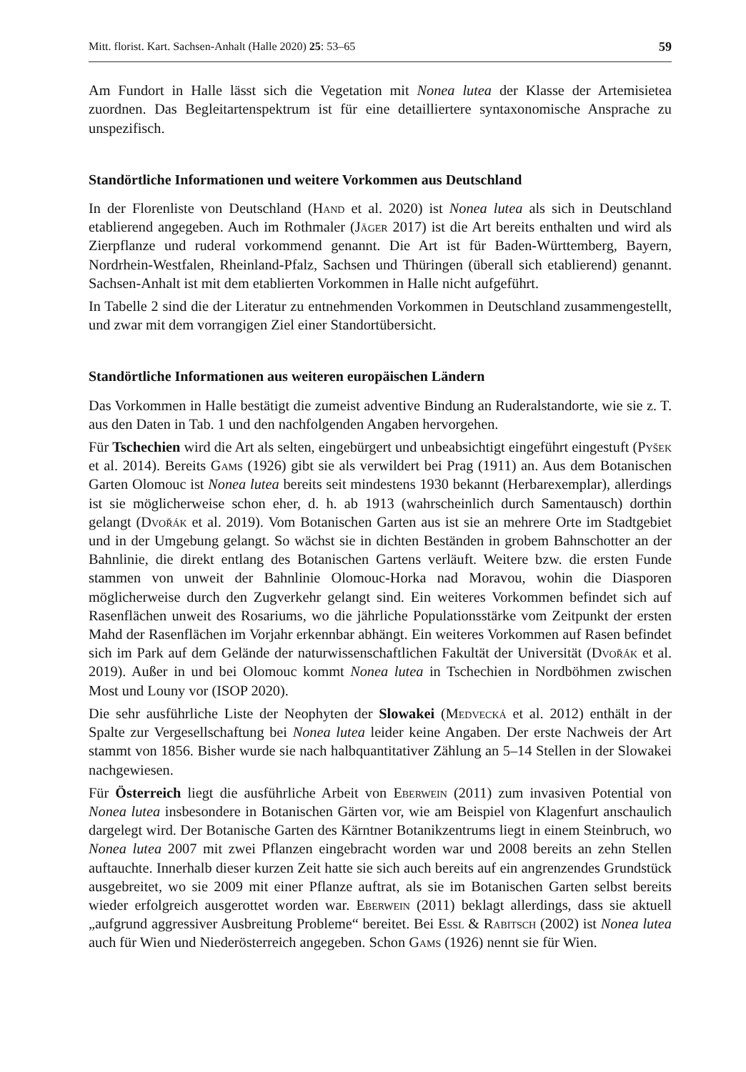Mitt. florist. Kart. Sachsen-Anhalt (Halle 2020) 25: 53–65 59
Am Fundort in Halle lässt sich die Vegetation mit Nonea lutea der Klasse der Artemisietea zuordnen. Das Begleitartenspektrum ist für eine detailliertere syntaxonomische Ansprache zu unspezifisch.
Standörtliche Informationen und weitere Vorkommen aus Deutschland
In der Florenliste von Deutschland (Hand et al. 2020) ist Nonea lutea als sich in Deutschland etablierend angegeben. Auch im Rothmaler (Jäger 2017) ist die Art bereits enthalten und wird als Zierpflanze und ruderal vorkommend genannt. Die Art ist für Baden-Württemberg, Bayern, Nordrhein-Westfalen, Rheinland-Pfalz, Sachsen und Thüringen (überall sich etablierend) genannt. Sachsen-Anhalt ist mit dem etablierten Vorkommen in Halle nicht aufgeführt.
In Tabelle 2 sind die der Literatur zu entnehmenden Vorkommen in Deutschland zusammengestellt, und zwar mit dem vorrangigen Ziel einer Standortübersicht.
Standörtliche Informationen aus weiteren europäischen Ländern
Das Vorkommen in Halle bestätigt die zumeist adventive Bindung an Ruderalstandorte, wie sie z. T. aus den Daten in Tab. 1 und den nachfolgenden Angaben hervorgehen.
Für Tschechien wird die Art als selten, eingebürgert und unbeabsichtigt eingeführt eingestuft (Pyšek et al. 2014). Bereits Gams (1926) gibt sie als verwildert bei Prag (1911) an. Aus dem Botanischen Garten Olomouc ist Nonea lutea bereits seit mindestens 1930 bekannt (Herbarexemplar), allerdings ist sie möglicherweise schon eher, d. h. ab 1913 (wahrscheinlich durch Samentausch) dorthin gelangt (Dvořák et al. 2019). Vom Botanischen Garten aus ist sie an mehrere Orte im Stadtgebiet und in der Umgebung gelangt. So wächst sie in dichten Beständen in grobem Bahnschotter an der Bahnlinie, die direkt entlang des Botanischen Gartens verläuft. Weitere bzw. die ersten Funde stammen von unweit der Bahnlinie Olomouc-Horka nad Moravou, wohin die Diasporen möglicherweise durch den Zugverkehr gelangt sind. Ein weiteres Vorkommen befindet sich auf Rasenflächen unweit des Rosariums, wo die jährliche Populationsstärke vom Zeitpunkt der ersten Mahd der Rasenflächen im Vorjahr erkennbar abhängt. Ein weiteres Vorkommen auf Rasen befindet sich im Park auf dem Gelände der naturwissenschaftlichen Fakultät der Universität (Dvořák et al. 2019). Außer in und bei Olomouc kommt Nonea lutea in Tschechien in Nordböhmen zwischen Most und Louny vor (ISOP 2020).
Die sehr ausführliche Liste der Neophyten der Slowakei (Medvecká et al. 2012) enthält in der Spalte zur Vergesellschaftung bei Nonea lutea leider keine Angaben. Der erste Nachweis der Art stammt von 1856. Bisher wurde sie nach halbquantitativer Zählung an 5–14 Stellen in der Slowakei nachgewiesen.
Für Österreich liegt die ausführliche Arbeit von Eberwein (2011) zum invasiven Potential von Nonea lutea insbesondere in Botanischen Gärten vor, wie am Beispiel von Klagenfurt anschaulich dargelegt wird. Der Botanische Garten des Kärntner Botanikzentrums liegt in einem Steinbruch, wo Nonea lutea 2007 mit zwei Pflanzen eingebracht worden war und 2008 bereits an zehn Stellen auftauchte. Innerhalb dieser kurzen Zeit hatte sie sich auch bereits auf ein angrenzendes Grundstück ausgebreitet, wo sie 2009 mit einer Pflanze auftrat, als sie im Botanischen Garten selbst bereits wieder erfolgreich ausgerottet worden war. Eberwein (2011) beklagt allerdings, dass sie aktuell „aufgrund aggressiver Ausbreitung Probleme“ bereitet. Bei Essl & Rabitsch (2002) ist Nonea lutea auch für Wien und Niederösterreich angegeben. Schon Gams (1926) nennt sie für Wien.